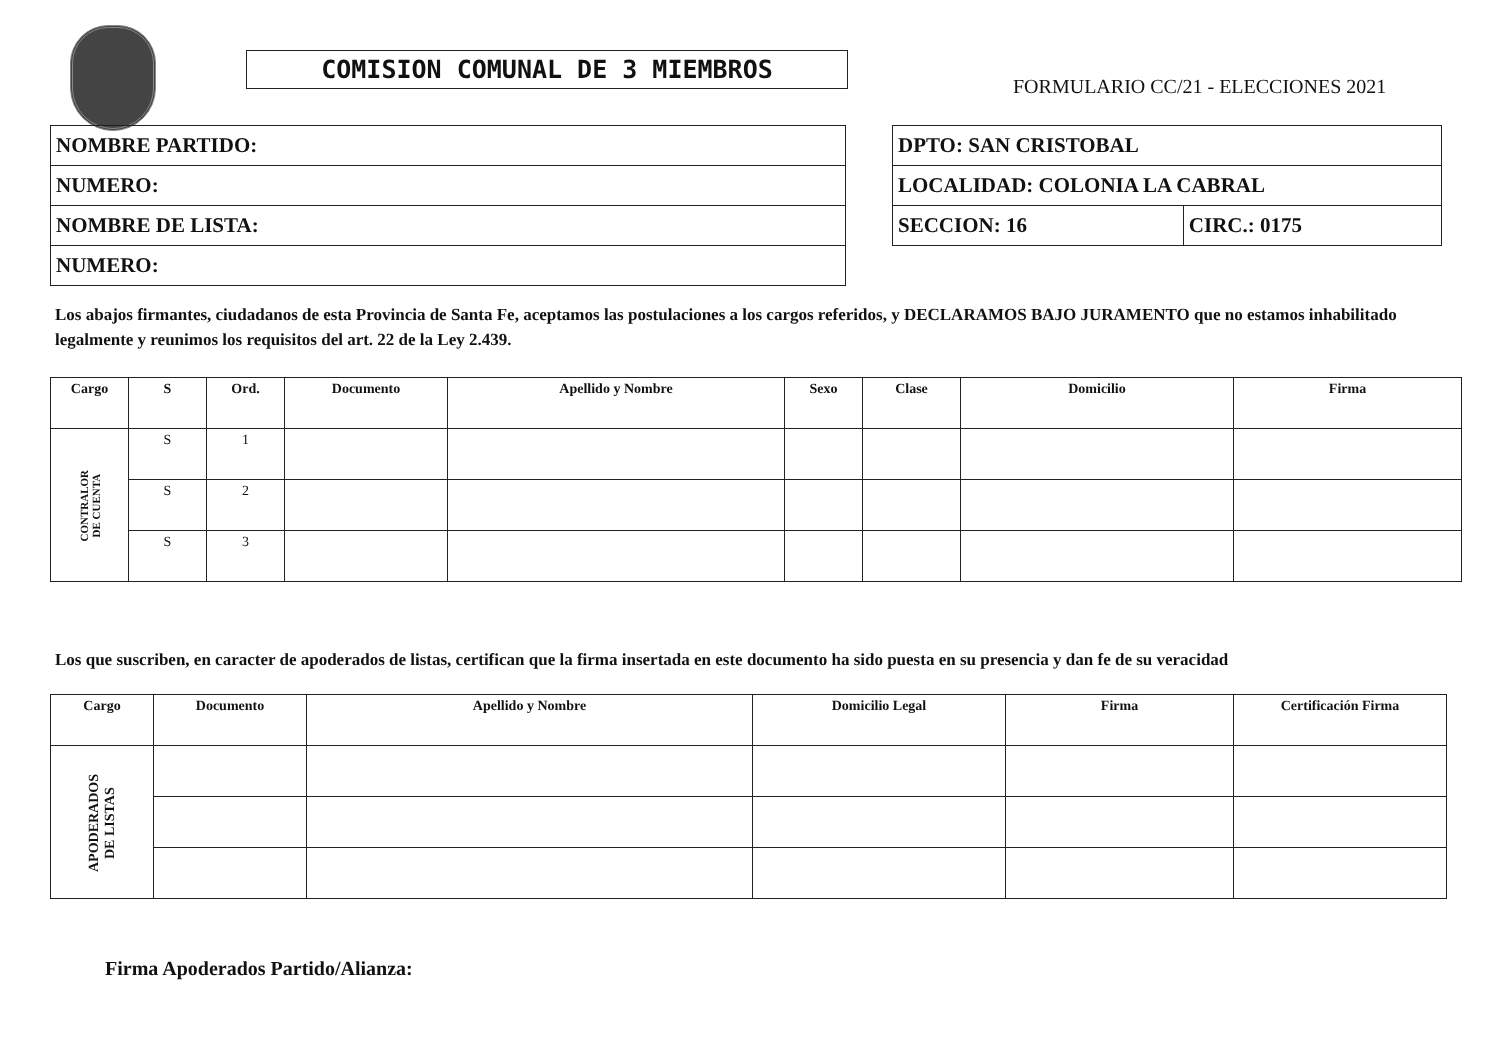COMISION COMUNAL DE 3 MIEMBROS
FORMULARIO CC/21 - ELECCIONES 2021
| NOMBRE PARTIDO: |
| NUMERO: |
| NOMBRE DE LISTA: |
| NUMERO: |
| DPTO: SAN CRISTOBAL | |
| LOCALIDAD: COLONIA LA CABRAL | |
| SECCION: 16 | CIRC.: 0175 |
Los abajos firmantes, ciudadanos de esta Provincia de Santa Fe, aceptamos las postulaciones a los cargos referidos, y DECLARAMOS BAJO JURAMENTO que no estamos inhabilitado legalmente y reunimos los requisitos del art. 22 de la Ley 2.439.
| Cargo | S | Ord. | Documento | Apellido y Nombre | Sexo | Clase | Domicilio | Firma |
| --- | --- | --- | --- | --- | --- | --- | --- | --- |
| CONTRALOR DE CUENTA | S | 1 | | | | | | |
| | S | 2 | | | | | | |
| | S | 3 | | | | | | |
Los que suscriben, en caracter de apoderados de listas, certifican que la firma insertada en este documento ha sido puesta en su presencia y dan fe de su veracidad
| Cargo | Documento | Apellido y Nombre | Domicilio Legal | Firma | Certificación Firma |
| --- | --- | --- | --- | --- | --- |
| APODERADOS DE LISTAS | | | | | |
Firma Apoderados Partido/Alianza: